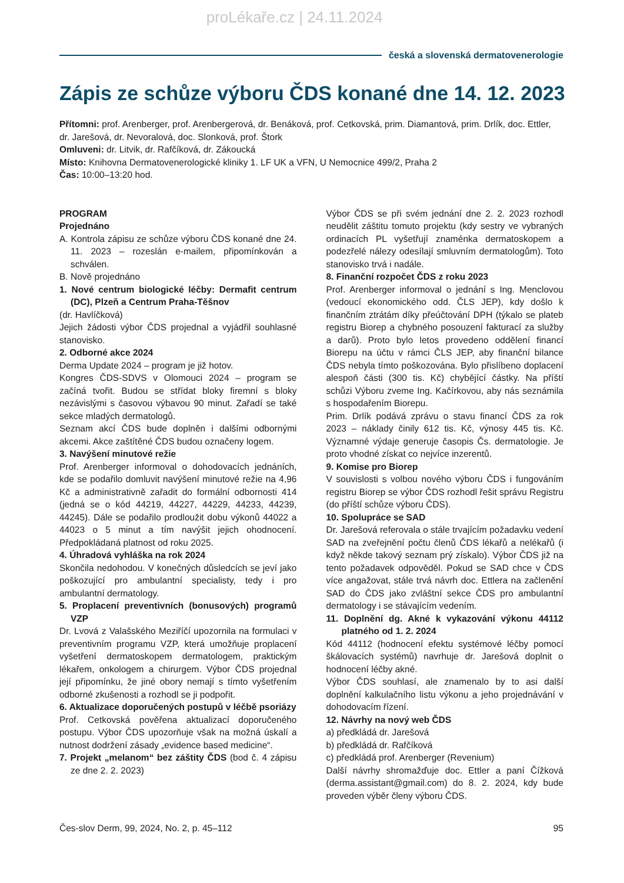proLékaře.cz | 24.11.2024
česká a slovenská dermatovenerologie
Zápis ze schůze výboru ČDS konané dne 14. 12. 2023
Přítomni: prof. Arenberger, prof. Arenbergerová, dr. Benáková, prof. Cetkovská, prim. Diamantová, prim. Drlík, doc. Ettler, dr. Jarešová, dr. Nevoralová, doc. Slonková, prof. Štork
Omluveni: dr. Litvik, dr. Rafčíková, dr. Zákoucká
Místo: Knihovna Dermatovenerologické kliniky 1. LF UK a VFN, U Nemocnice 499/2, Praha 2
Čas: 10:00–13:20 hod.
PROGRAM
Projednáno
A. Kontrola zápisu ze schůze výboru ČDS konané dne 24. 11. 2023 – rozeslán e-mailem, připomínkován a schválen.
B. Nově projednáno
1. Nové centrum biologické léčby: Dermafit centrum (DC), Plzeň a Centrum Praha-Těšnov
(dr. Havlíčková)
Jejich žádosti výbor ČDS projednal a vyjádřil souhlasné stanovisko.
2. Odborné akce 2024
Derma Update 2024 – program je již hotov.
Kongres ČDS-SDVS v Olomouci 2024 – program se začíná tvořit. Budou se střídat bloky firemní s bloky nezávislými s časovou výbavou 90 minut. Zařadí se také sekce mladých dermatologů.
Seznam akcí ČDS bude doplněn i dalšími odbornými akcemi. Akce zaštítěné ČDS budou označeny logem.
3. Navýšení minutové režie
Prof. Arenberger informoval o dohodovacích jednáních, kde se podařilo domluvit navýšení minutové režie na 4,96 Kč a administrativně zařadit do formální odbornosti 414 (jedná se o kód 44219, 44227, 44229, 44233, 44239, 44245). Dále se podařilo prodloužit dobu výkonů 44022 a 44023 o 5 minut a tím navýšit jejich ohodnocení. Předpokládaná platnost od roku 2025.
4. Úhradová vyhláška na rok 2024
Skončila nedohodou. V konečných důsledcích se jeví jako poškozující pro ambulantní specialisty, tedy i pro ambulantní dermatology.
5. Proplacení preventivních (bonusových) programů VZP
Dr. Lvová z Valašského Meziříčí upozornila na formulaci v preventivním programu VZP, která umožňuje proplacení vyšetření dermatoskopem dermatologem, praktickým lékařem, onkologem a chirurgem. Výbor ČDS projednal její připomínku, že jiné obory nemají s tímto vyšetřením odborné zkušenosti a rozhodl se ji podpořit.
6. Aktualizace doporučených postupů v léčbě psoriázy
Prof. Cetkovská pověřena aktualizací doporučeného postupu. Výbor ČDS upozorňuje však na možná úskalí a nutnost dodržení zásady „evidence based medicine“.
7. Projekt „melanom“ bez záštity ČDS (bod č. 4 zápisu ze dne 2. 2. 2023)
Výbor ČDS se při svém jednání dne 2. 2. 2023 rozhodl neudělit záštitu tomuto projektu (kdy sestry ve vybraných ordinacích PL vyšetřují znaménka dermatoskopem a podezřelé nálezy odesílají smluvním dermatologům). Toto stanovisko trvá i nadále.
8. Finanční rozpočet ČDS z roku 2023
Prof. Arenberger informoval o jednání s Ing. Menclovou (vedoucí ekonomického odd. ČLS JEP), kdy došlo k finančním ztrátám díky přeúčtování DPH (týkalo se plateb registru Biorep a chybného posouzení fakturací za služby a darů). Proto bylo letos provedeno oddělení financí Biorepu na účtu v rámci ČLS JEP, aby finanční bilance ČDS nebyla tímto poškozována. Bylo přislíbeno doplacení alespoň části (300 tis. Kč) chybějící částky. Na příští schůzi Výboru zveme Ing. Kačírkovou, aby nás seznámila s hospodařením Biorepu.
Prim. Drlík podává zprávu o stavu financí ČDS za rok 2023 – náklady činily 612 tis. Kč, výnosy 445 tis. Kč. Významné výdaje generuje časopis Čs. dermatologie. Je proto vhodné získat co nejvíce inzerentů.
9. Komise pro Biorep
V souvislosti s volbou nového výboru ČDS i fungováním registru Biorep se výbor ČDS rozhodl řešit správu Registru (do příští schůze výboru ČDS).
10. Spolupráce se SAD
Dr. Jarešová referovala o stále trvajícím požadavku vedení SAD na zveřejnění počtu členů ČDS lékařů a nelékařů (i když někde takový seznam prý získalo). Výbor ČDS již na tento požadavek odpověděl. Pokud se SAD chce v ČDS více angažovat, stále trvá návrh doc. Ettlera na začlenění SAD do ČDS jako zvláštní sekce ČDS pro ambulantní dermatology i se stávajícím vedením.
11. Doplnění dg. Akné k vykazování výkonu 44112 platného od 1. 2. 2024
Kód 44112 (hodnocení efektu systémové léčby pomocí škálovacích systémů) navrhuje dr. Jarešová doplnit o hodnocení léčby akné.
Výbor ČDS souhlasí, ale znamenalo by to asi další doplnění kalkulačního listu výkonu a jeho projednávání v dohodovacím řízení.
12. Návrhy na nový web ČDS
a) předkládá dr. Jarešová
b) předkládá dr. Rafčíková
c) předkládá prof. Arenberger (Revenium)
Další návrhy shromažďuje doc. Ettler a paní Čížková (derma.assistant@gmail.com) do 8. 2. 2024, kdy bude proveden výběr členy výboru ČDS.
Čes-slov Derm, 99, 2024, No. 2, p. 45–112 95